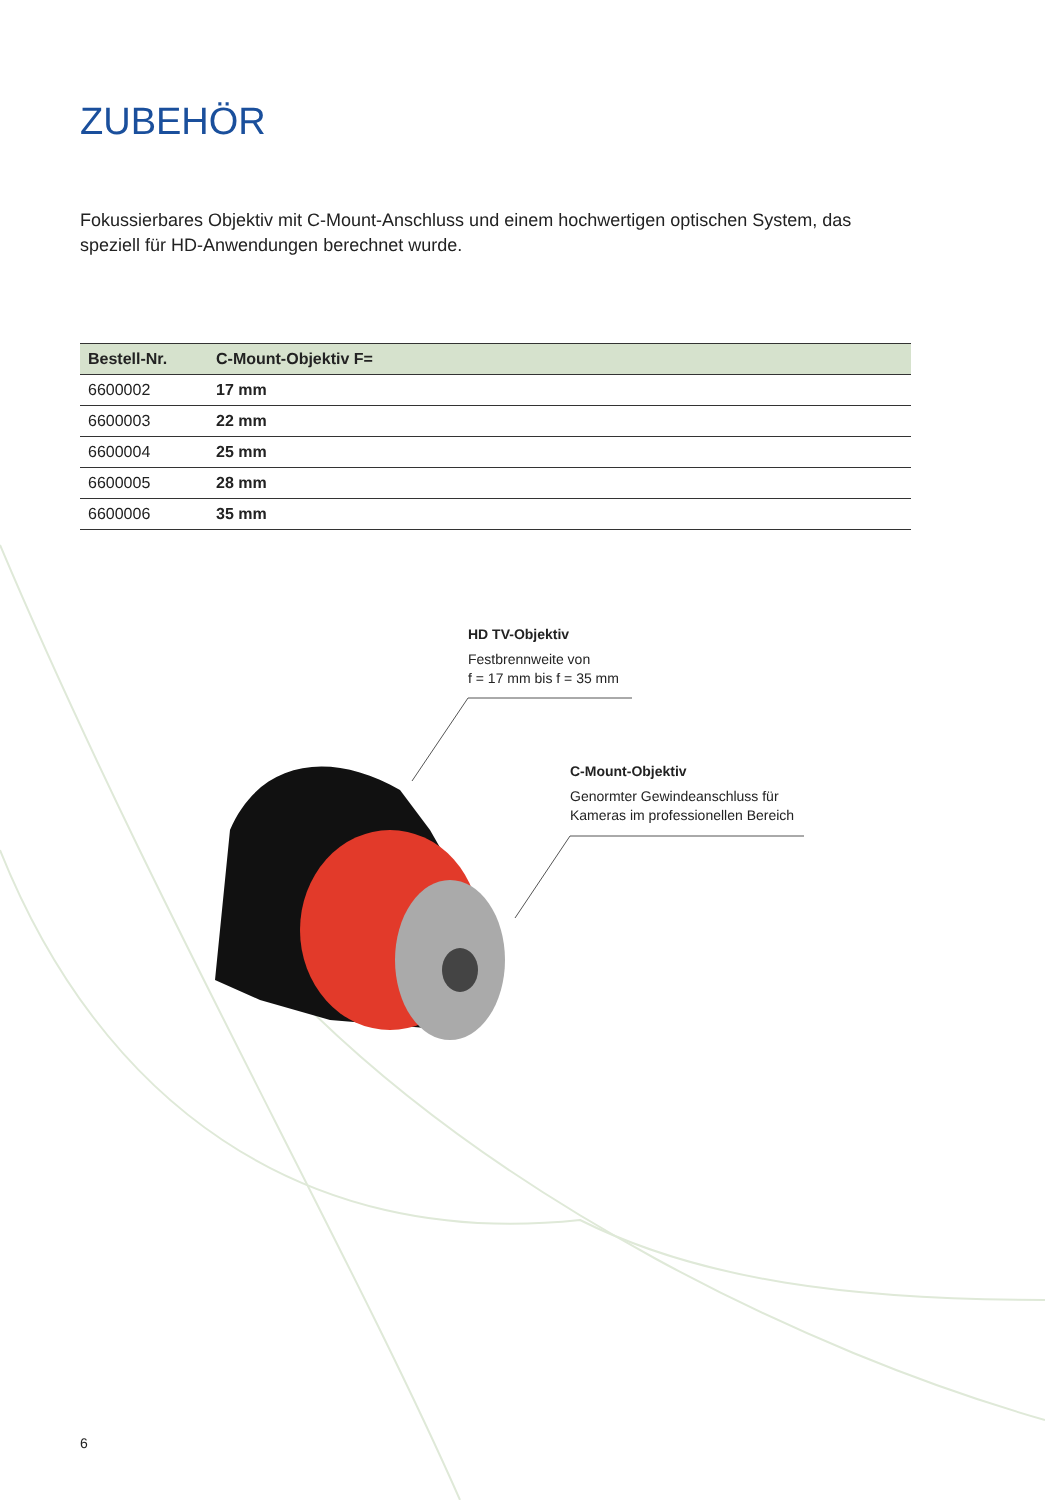ZUBEHÖR
Fokussierbares Objektiv mit C-Mount-Anschluss und einem hochwertigen optischen System, das speziell für HD-Anwendungen berechnet wurde.
| Bestell-Nr. | C-Mount-Objektiv F= |
| --- | --- |
| 6600002 | 17 mm |
| 6600003 | 22 mm |
| 6600004 | 25 mm |
| 6600005 | 28 mm |
| 6600006 | 35 mm |
HD TV-Objektiv
Festbrennweite von
f = 17 mm bis f = 35 mm
C-Mount-Objektiv
Genormter Gewindeanschluss für
Kameras im professionellen Bereich
6